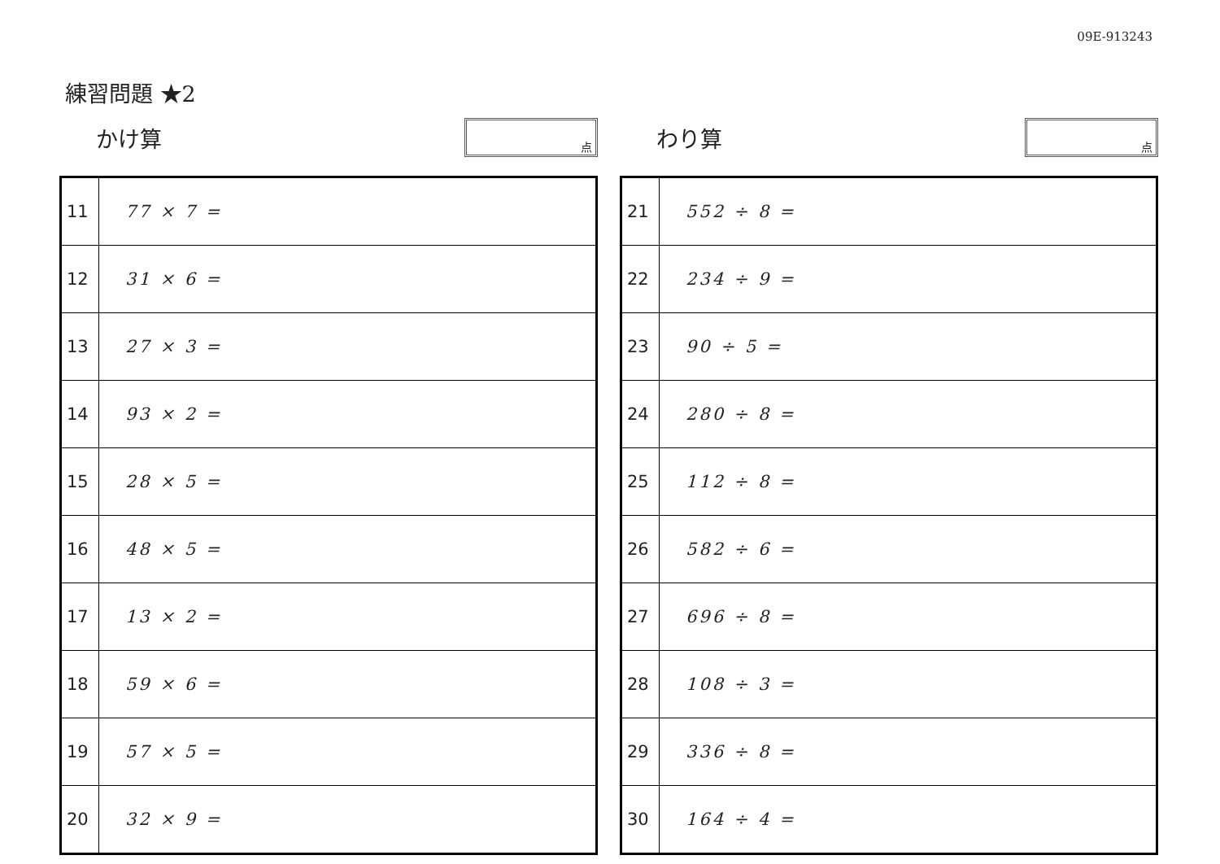09E-913243
練習問題 ★2
かけ算
点
| 11 | 77 × 7 = |
| 12 | 31 × 6 = |
| 13 | 27 × 3 = |
| 14 | 93 × 2 = |
| 15 | 28 × 5 = |
| 16 | 48 × 5 = |
| 17 | 13 × 2 = |
| 18 | 59 × 6 = |
| 19 | 57 × 5 = |
| 20 | 32 × 9 = |
わり算
点
| 21 | 552 ÷ 8 = |
| 22 | 234 ÷ 9 = |
| 23 | 90 ÷ 5 = |
| 24 | 280 ÷ 8 = |
| 25 | 112 ÷ 8 = |
| 26 | 582 ÷ 6 = |
| 27 | 696 ÷ 8 = |
| 28 | 108 ÷ 3 = |
| 29 | 336 ÷ 8 = |
| 30 | 164 ÷ 4 = |